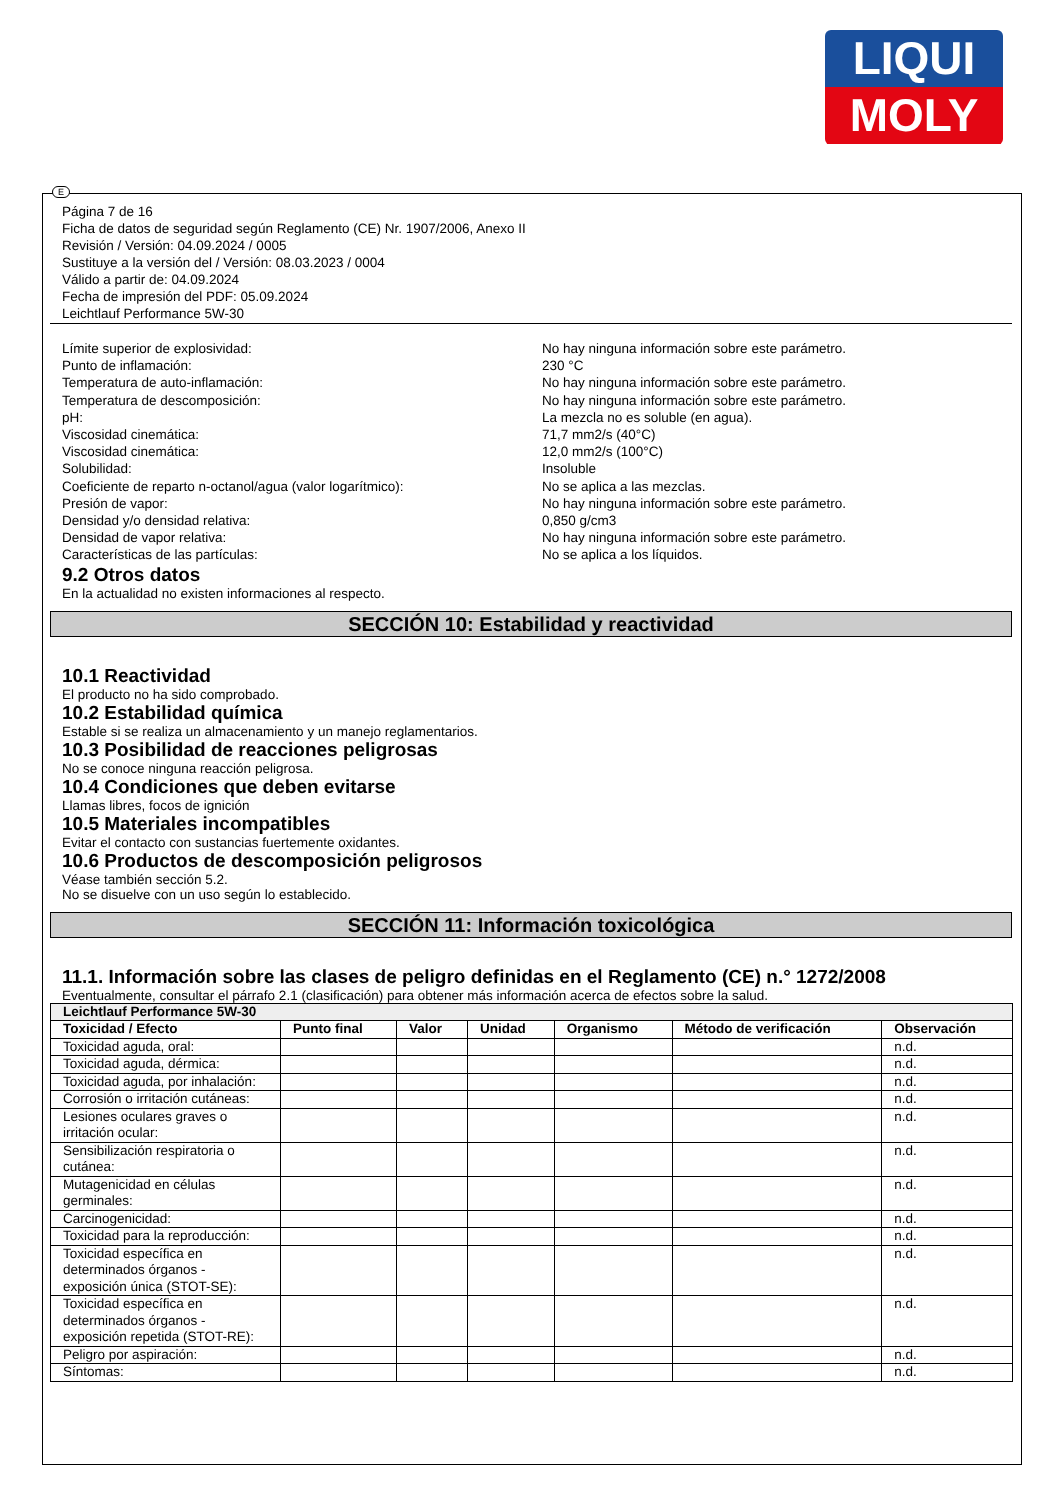LIQUI
MOLY
E
Página 7 de 16
Ficha de datos de seguridad según Reglamento (CE) Nr. 1907/2006, Anexo II
Revisión / Versión: 04.09.2024 / 0005
Sustituye a la versión del / Versión: 08.03.2023 / 0004
Válido a partir de: 04.09.2024
Fecha de impresión del PDF: 05.09.2024
Leichtlauf Performance 5W-30
Límite superior de explosividad: No hay ninguna información sobre este parámetro.
Punto de inflamación: 230 °C
Temperatura de auto-inflamación: No hay ninguna información sobre este parámetro.
Temperatura de descomposición: No hay ninguna información sobre este parámetro.
pH: La mezcla no es soluble (en agua).
Viscosidad cinemática: 71,7 mm2/s (40°C)
Viscosidad cinemática: 12,0 mm2/s (100°C)
Solubilidad: Insoluble
Coeficiente de reparto n-octanol/agua (valor logarítmico): No se aplica a las mezclas.
Presión de vapor: No hay ninguna información sobre este parámetro.
Densidad y/o densidad relativa: 0,850 g/cm3
Densidad de vapor relativa: No hay ninguna información sobre este parámetro.
Características de las partículas: No se aplica a los líquidos.
9.2 Otros datos
En la actualidad no existen informaciones al respecto.
SECCIÓN 10: Estabilidad y reactividad
10.1 Reactividad
El producto no ha sido comprobado.
10.2 Estabilidad química
Estable si se realiza un almacenamiento y un manejo reglamentarios.
10.3 Posibilidad de reacciones peligrosas
No se conoce ninguna reacción peligrosa.
10.4 Condiciones que deben evitarse
Llamas libres, focos de ignición
10.5 Materiales incompatibles
Evitar el contacto con sustancias fuertemente oxidantes.
10.6 Productos de descomposición peligrosos
Véase también sección 5.2.
No se disuelve con un uso según lo establecido.
SECCIÓN 11: Información toxicológica
11.1. Información sobre las clases de peligro definidas en el Reglamento (CE) n.° 1272/2008
Eventualmente, consultar el párrafo 2.1 (clasificación) para obtener más información acerca de efectos sobre la salud.
| Leichtlauf Performance 5W-30 | | | | | | |
| --- | --- | --- | --- | --- | --- | --- |
| Toxicidad / Efecto | Punto final | Valor | Unidad | Organismo | Método de verificación | Observación |
| Toxicidad aguda, oral: | | | | | | n.d. |
| Toxicidad aguda, dérmica: | | | | | | n.d. |
| Toxicidad aguda, por inhalación: | | | | | | n.d. |
| Corrosión o irritación cutáneas: | | | | | | n.d. |
| Lesiones oculares graves o irritación ocular: | | | | | | n.d. |
| Sensibilización respiratoria o cutánea: | | | | | | n.d. |
| Mutagenicidad en células germinales: | | | | | | n.d. |
| Carcinogenicidad: | | | | | | n.d. |
| Toxicidad para la reproducción: | | | | | | n.d. |
| Toxicidad específica en determinados órganos - exposición única (STOT-SE): | | | | | | n.d. |
| Toxicidad específica en determinados órganos - exposición repetida (STOT-RE): | | | | | | n.d. |
| Peligro por aspiración: | | | | | | n.d. |
| Síntomas: | | | | | | n.d. |